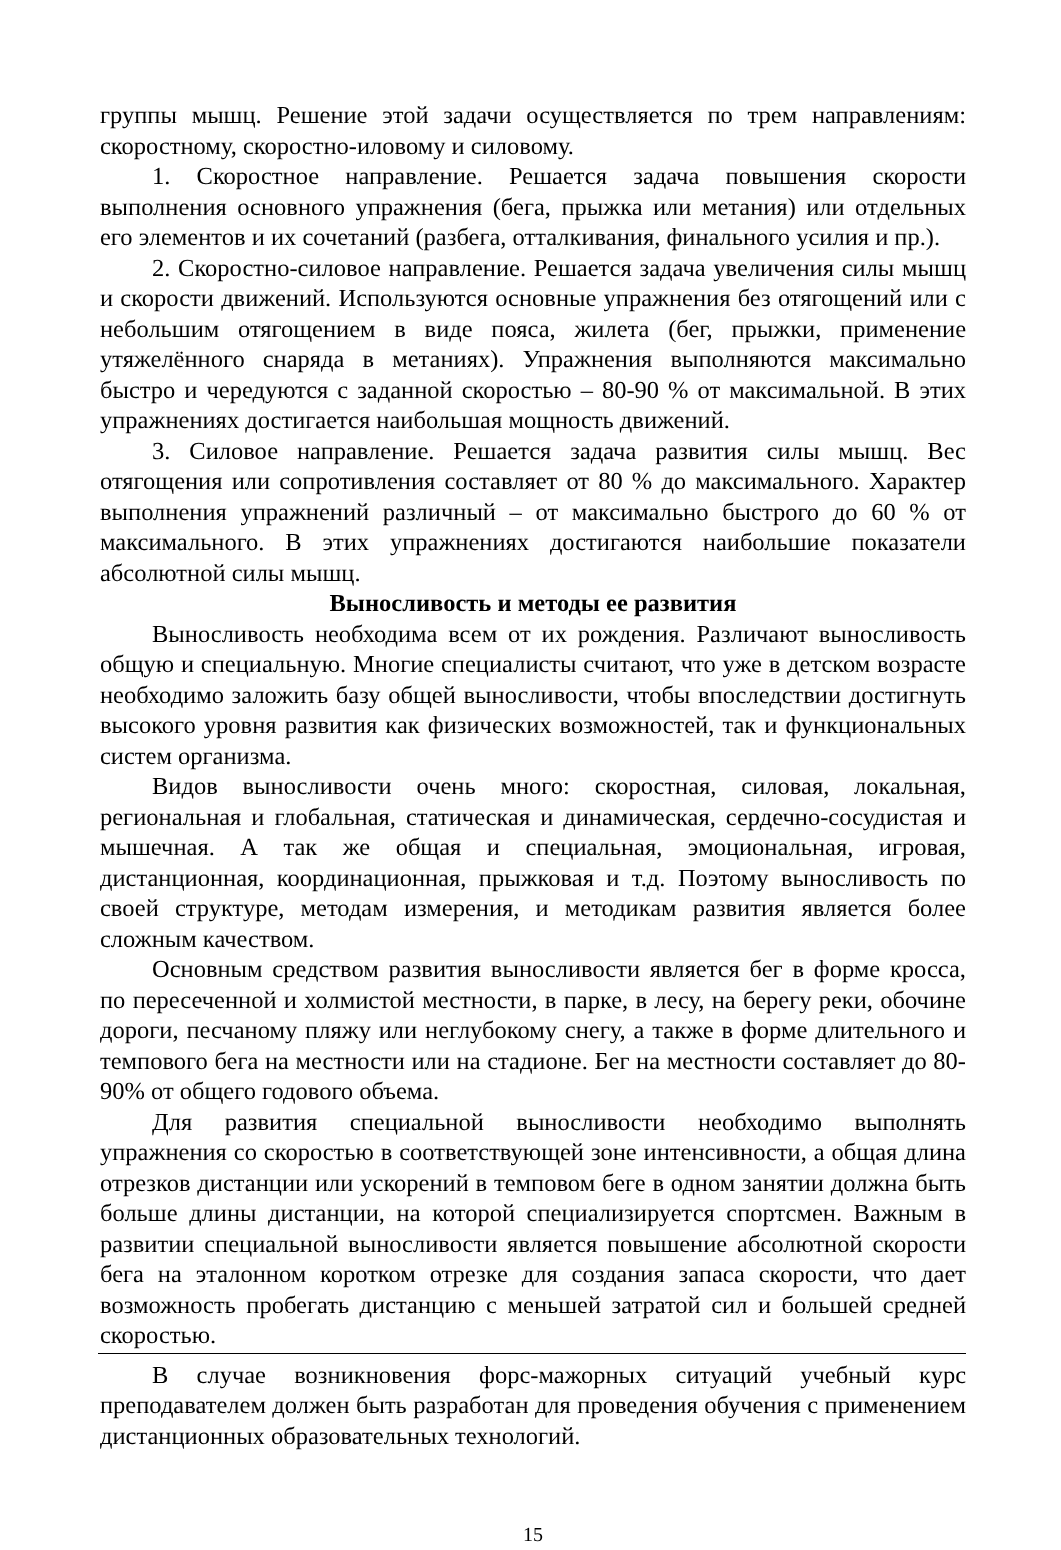группы мышц. Решение этой задачи осуществляется по трем направлениям: скоростному, скоростно-иловому и силовому.
1. Скоростное направление. Решается задача повышения скорости выполнения основного упражнения (бега, прыжка или метания) или отдельных его элементов и их сочетаний (разбега, отталкивания, финального усилия и пр.).
2. Скоростно-силовое направление. Решается задача увеличения силы мышц и скорости движений. Используются основные упражнения без отягощений или с небольшим отягощением в виде пояса, жилета (бег, прыжки, применение утяжелённого снаряда в метаниях). Упражнения выполняются максимально быстро и чередуются с заданной скоростью – 80-90 % от максимальной. В этих упражнениях достигается наибольшая мощность движений.
3. Силовое направление. Решается задача развития силы мышц. Вес отягощения или сопротивления составляет от 80 % до максимального. Характер выполнения упражнений различный – от максимально быстрого до 60 % от максимального. В этих упражнениях достигаются наибольшие показатели абсолютной силы мышц.
Выносливость и методы ее развития
Выносливость необходима всем от их рождения. Различают выносливость общую и специальную. Многие специалисты считают, что уже в детском возрасте необходимо заложить базу общей выносливости, чтобы впоследствии достигнуть высокого уровня развития как физических возможностей, так и функциональных систем организма.
Видов выносливости очень много: скоростная, силовая, локальная, региональная и глобальная, статическая и динамическая, сердечно-сосудистая и мышечная. А так же общая и специальная, эмоциональная, игровая, дистанционная, координационная, прыжковая и т.д. Поэтому выносливость по своей структуре, методам измерения, и методикам развития является более сложным качеством.
Основным средством развития выносливости является бег в форме кросса, по пересеченной и холмистой местности, в парке, в лесу, на берегу реки, обочине дороги, песчаному пляжу или неглубокому снегу, а также в форме длительного и темпового бега на местности или на стадионе. Бег на местности составляет до 80-90% от общего годового объема.
Для развития специальной выносливости необходимо выполнять упражнения со скоростью в соответствующей зоне интенсивности, а общая длина отрезков дистанции или ускорений в темповом беге в одном занятии должна быть больше длины дистанции, на которой специализируется спортсмен. Важным в развитии специальной выносливости является повышение абсолютной скорости бега на эталонном коротком отрезке для создания запаса скорости, что дает возможность пробегать дистанцию с меньшей затратой сил и большей средней скоростью.
В случае возникновения форс-мажорных ситуаций учебный курс преподавателем должен быть разработан для проведения обучения с применением дистанционных образовательных технологий.
15